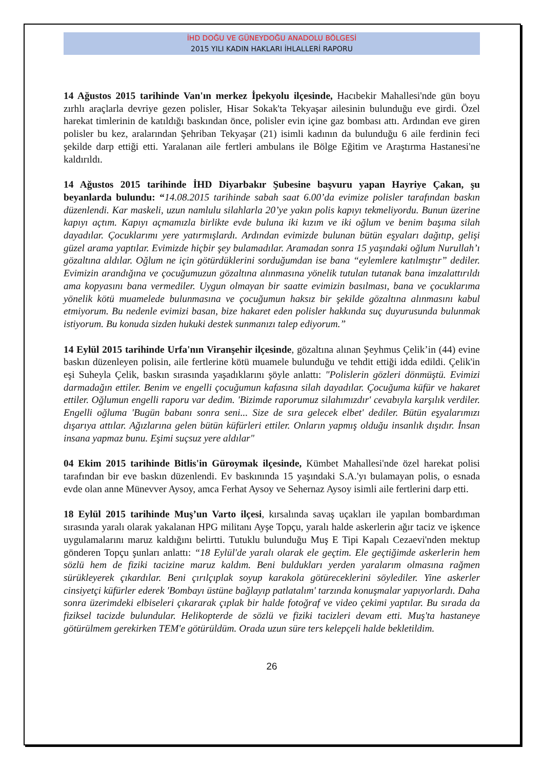İHD DOĞU VE GÜNEYDOĞU ANADOLU BÖLGESİ
2015 YILI KADIN HAKLARI İHLALLERİ RAPORU
14 Ağustos 2015 tarihinde Van'ın merkez İpekyolu ilçesinde, Hacıbekir Mahallesi'nde gün boyu zırhlı araçlarla devriye gezen polisler, Hisar Sokak'ta Tekyaşar ailesinin bulunduğu eve girdi. Özel harekat timlerinin de katıldığı baskından önce, polisler evin içine gaz bombası attı. Ardından eve giren polisler bu kez, aralarından Şehriban Tekyaşar (21) isimli kadının da bulunduğu 6 aile ferdinin feci şekilde darp ettiği etti. Yaralanan aile fertleri ambulans ile Bölge Eğitim ve Araştırma Hastanesi'ne kaldırıldı.
14 Ağustos 2015 tarihinde İHD Diyarbakır Şubesine başvuru yapan Hayriye Çakan, şu beyanlarda bulundu: “14.08.2015 tarihinde sabah saat 6.00’da evimize polisler tarafından baskın düzenlendi. Kar maskeli, uzun namlulu silahlarla 20’ye yakın polis kapıyı tekmeliyordu. Bunun üzerine kapıyı açtım. Kapıyı açmamızla birlikte evde buluna iki kızım ve iki oğlum ve benim başıma silah dayadılar. Çocuklarımı yere yatırmışlardı. Ardından evimizde bulunan bütün eşyaları dağıtıp, gelişi güzel arama yaptılar. Evimizde hiçbir şey bulamadılar. Aramadan sonra 15 yaşındaki oğlum Nurullah’ı gözaltına aldılar. Oğlum ne için götürdüklerini sorduğumdan ise bana “eylemlere katılmıştır” dediler. Evimizin arandığına ve çocuğumuzun gözaltına alınmasına yönelik tutulan tutanak bana imzalattırıldı ama kopyasını bana vermediler. Uygun olmayan bir saatte evimizin basılması, bana ve çocuklarıma yönelik kötü muamelede bulunmasına ve çocuğumun haksız bir şekilde gözaltına alınmasını kabul etmiyorum. Bu nedenle evimizi basan, bize hakaret eden polisler hakkında suç duyurusunda bulunmak istiyorum. Bu konuda sizden hukuki destek sunmanızı talep ediyorum.”
14 Eylül 2015 tarihinde Urfa'nın Viranşehir ilçesinde, gözaltına alınan Şeyhmus Çelik’in (44) evine baskın düzenleyen polisin, aile fertlerine kötü muamele bulunduğu ve tehdit ettiği idda edildi. Çelik'in eşi Suheyla Çelik, baskın sırasında yaşadıklarını şöyle anlattı: "Polislerin gözleri dönmüştü. Evimizi darmadağın ettiler. Benim ve engelli çocuğumun kafasına silah dayadılar. Çocuğuma küfür ve hakaret ettiler. Oğlumun engelli raporu var dedim. 'Bizimde raporumuz silahımızdır' cevabıyla karşılık verdiler. Engelli oğluma 'Bugün babanı sonra seni... Size de sıra gelecek elbet' dediler. Bütün eşyalarımızı dışarıya attılar. Ağızlarına gelen bütün küfürleri ettiler. Onların yapmış olduğu insanlık dışıdır. İnsan insana yapmaz bunu. Eşimi suçsuz yere aldılar"
04 Ekim 2015 tarihinde Bitlis'in Güroymak ilçesinde, Kümbet Mahallesi'nde özel harekat polisi tarafından bir eve baskın düzenlendi. Ev baskınında 15 yaşındaki S.A.'yı bulamayan polis, o esnada evde olan anne Münevver Aysoy, amca Ferhat Aysoy ve Sehernaz Aysoy isimli aile fertlerini darp etti.
18 Eylül 2015 tarihinde Muş’un Varto ilçesi, kırsalında savaş uçakları ile yapılan bombardıman sırasında yaralı olarak yakalanan HPG militanı Ayşe Topçu, yaralı halde askerlerin ağır taciz ve işkence uygulamalarını maruz kaldığını belirtti. Tutuklu bulunduğu Muş E Tipi Kapalı Cezaevi'nden mektup gönderen Topçu şunları anlattı: “18 Eylül'de yaralı olarak ele geçtim. Ele geçtiğimde askerlerin hem sözlü hem de fiziki tacizine maruz kaldım. Beni buldukları yerden yaralarım olmasına rağmen sürükleyerek çıkardılar. Beni çırılçıplak soyup karakola götüreceklerini söylediler. Yine askerler cinsiyetçi küfürler ederek 'Bombayı üstüne bağlayıp patlatalım' tarzında konuşmalar yapıyorlardı. Daha sonra üzerimdeki elbiseleri çıkararak çıplak bir halde fotoğraf ve video çekimi yaptılar. Bu sırada da fiziksel tacizde bulundular. Helikopterde de sözlü ve fiziki tacizleri devam etti. Muş'ta hastaneye götürülmem gerekirken TEM'e götürüldüm. Orada uzun süre ters kelepçeli halde bekletildim.
26